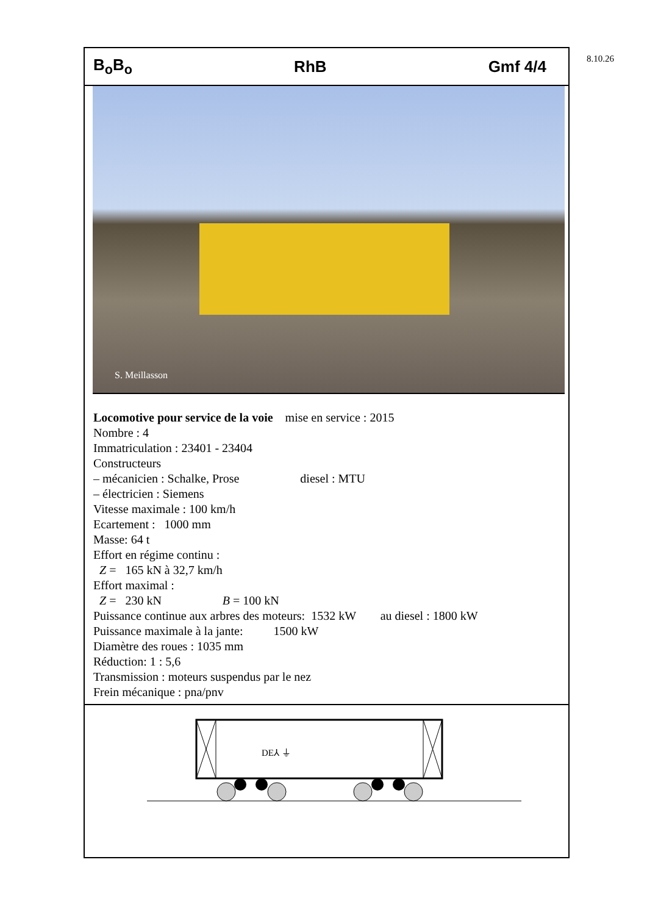8.10.26
B<sub>o</sub>B<sub>o</sub> RhB Gmf 4/4
S. Meillasson
Locomotive pour service de la voie mise en service : 2015
Nombre : 4
Immatriculation : 23401 - 23404
Constructeurs
– mécanicien : Schalke, Prose diesel : MTU
– électricien : Siemens
Vitesse maximale : 100 km/h
Ecartement : 1000 mm
Masse: 64 t
Effort en régime continu :
Z = 165 kN à 32,7 km/h
Effort maximal :
Z = 230 kN B = 100 kN
Puissance continue aux arbres des moteurs: 1532 kW au diesel : 1800 kW
Puissance maximale à la jante: 1500 kW
Diamètre des roues : 1035 mm
Réduction: 1 : 5,6
Transmission : moteurs suspendus par le nez
Frein mécanique : pna/pnv
DE⅄ ⏚